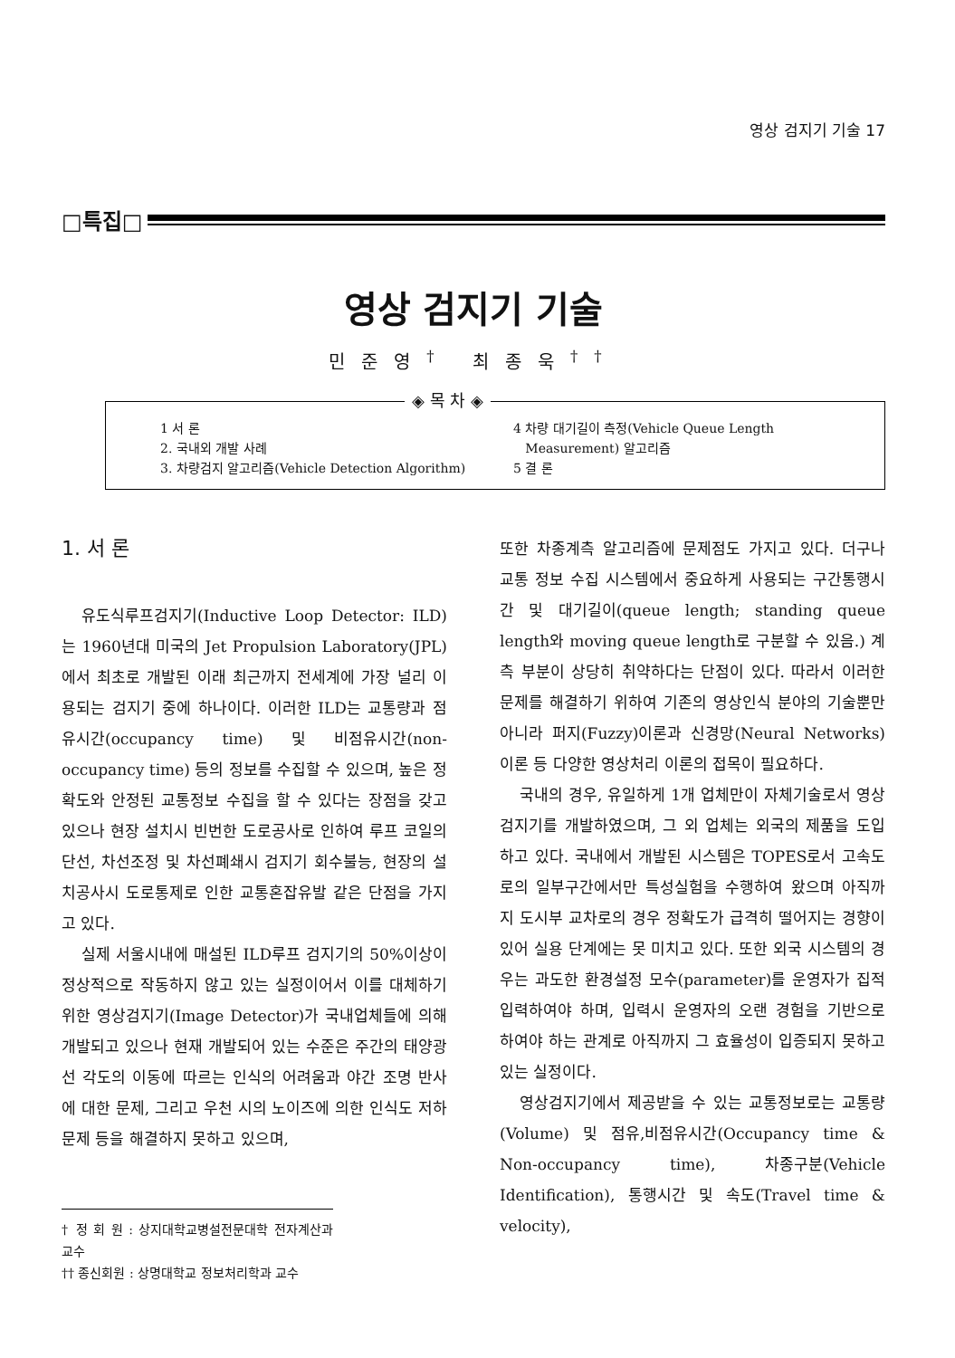영상 검지기 기술 17
□특집□
영상 검지기 기술
민준영<sup>†</sup> 최종욱<sup>††</sup>
◈ 목 차 ◈
1 서 론
2. 국내외 개발 사례
3. 차량검지 알고리즘(Vehicle Detection Algorithm)
4 차량 대기길이 측정(Vehicle Queue Length
Measurement) 알고리즘
5 결 론
1. 서 론
유도식루프검지기(Inductive Loop Detector: ILD)는 1960년대 미국의 Jet Propulsion Laboratory(JPL)에서 최초로 개발된 이래 최근까지 전세계에 가장 널리 이용되는 검지기 중에 하나이다. 이러한 ILD는 교통량과 점유시간(occupancy time) 및 비점유시간(non-occupancy time) 등의 정보를 수집할 수 있으며, 높은 정확도와 안정된 교통정보 수집을 할 수 있다는 장점을 갖고 있으나 현장 설치시 빈번한 도로공사로 인하여 루프 코일의 단선, 차선조정 및 차선폐쇄시 검지기 회수불능, 현장의 설치공사시 도로통제로 인한 교통혼잡유발 같은 단점을 가지고 있다.
실제 서울시내에 매설된 ILD루프 검지기의 50%이상이 정상적으로 작동하지 않고 있는 실정이어서 이를 대체하기 위한 영상검지기(Image Detector)가 국내업체들에 의해 개발되고 있으나 현재 개발되어 있는 수준은 주간의 태양광선 각도의 이동에 따르는 인식의 어려움과 야간 조명 반사에 대한 문제, 그리고 우천 시의 노이즈에 의한 인식도 저하문제 등을 해결하지 못하고 있으며,
† 정 회 원 : 상지대학교병설전문대학 전자계산과 교수
†† 종신회원 : 상명대학교 정보처리학과 교수
또한 차종계측 알고리즘에 문제점도 가지고 있다. 더구나 교통 정보 수집 시스템에서 중요하게 사용되는 구간통행시간 및 대기길이(queue length; standing queue length와 moving queue length로 구분할 수 있음.) 계측 부분이 상당히 취약하다는 단점이 있다. 따라서 이러한 문제를 해결하기 위하여 기존의 영상인식 분야의 기술뿐만 아니라 퍼지(Fuzzy)이론과 신경망(Neural Networks) 이론 등 다양한 영상처리 이론의 접목이 필요하다.
국내의 경우, 유일하게 1개 업체만이 자체기술로서 영상검지기를 개발하였으며, 그 외 업체는 외국의 제품을 도입하고 있다. 국내에서 개발된 시스템은 TOPES로서 고속도로의 일부구간에서만 특성실험을 수행하여 왔으며 아직까지 도시부 교차로의 경우 정확도가 급격히 떨어지는 경향이 있어 실용 단계에는 못 미치고 있다. 또한 외국 시스템의 경우는 과도한 환경설정 모수(parameter)를 운영자가 집적 입력하여야 하며, 입력시 운영자의 오랜 경험을 기반으로 하여야 하는 관계로 아직까지 그 효율성이 입증되지 못하고 있는 실정이다.
영상검지기에서 제공받을 수 있는 교통정보로는 교통량(Volume) 및 점유,비점유시간(Occupancy time & Non-occupancy time), 차종구분(Vehicle Identification), 통행시간 및 속도(Travel time & velocity),